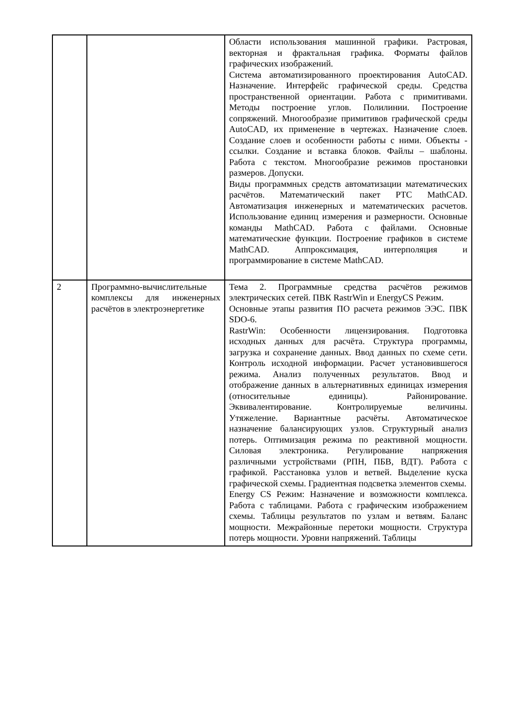| | | Области использования машинной графики. Растровая, векторная и фрактальная графика. Форматы файлов графических изображений. Система автоматизированного проектирования AutoCAD. Назначение. Интерфейс графической среды. Средства пространственной ориентации. Работа с примитивами. Методы построение углов. Полилинии. Построение сопряжений. Многообразие примитивов графической среды AutoCAD, их применение в чертежах. Назначение слоев. Создание слоев и особенности работы с ними. Объекты - ссылки. Создание и вставка блоков. Файлы – шаблоны. Работа с текстом. Многообразие режимов простановки размеров. Допуски. Виды программных средств автоматизации математических расчётов. Математический пакет PTC MathCAD. Автоматизация инженерных и математических расчетов. Использование единиц измерения и размерности. Основные команды MathCAD. Работа с файлами. Основные математические функции. Построение графиков в системе MathCAD. Аппроксимация, интерполяция и программирование в системе MathCAD. |
| 2 | Программно-вычислительные комплексы для инженерных расчётов в электроэнергетике | Тема 2. Программные средства расчётов режимов электрических сетей. ПВК RastrWin и EnergyCS Режим. Основные этапы развития ПО расчета режимов ЭЭС. ПВК SDO-6. RastrWin: Особенности лицензирования. Подготовка исходных данных для расчёта. Структура программы, загрузка и сохранение данных. Ввод данных по схеме сети. Контроль исходной информации. Расчет установившегося режима. Анализ полученных результатов. Ввод и отображение данных в альтернативных единицах измерения (относительные единицы). Районирование. Эквивалентирование. Контролируемые величины. Утяжеление. Вариантные расчёты. Автоматическое назначение балансирующих узлов. Структурный анализ потерь. Оптимизация режима по реактивной мощности. Силовая электроника. Регулирование напряжения различными устройствами (РПН, ПБВ, ВДТ). Работа с графикой. Расстановка узлов и ветвей. Выделение куска графической схемы. Градиентная подсветка элементов схемы. Energy CS Режим: Назначение и возможности комплекса. Работа с таблицами. Работа с графическим изображением схемы. Таблицы результатов по узлам и ветвям. Баланс мощности. Межрайонные перетоки мощности. Структура потерь мощности. Уровни напряжений. Таблицы |